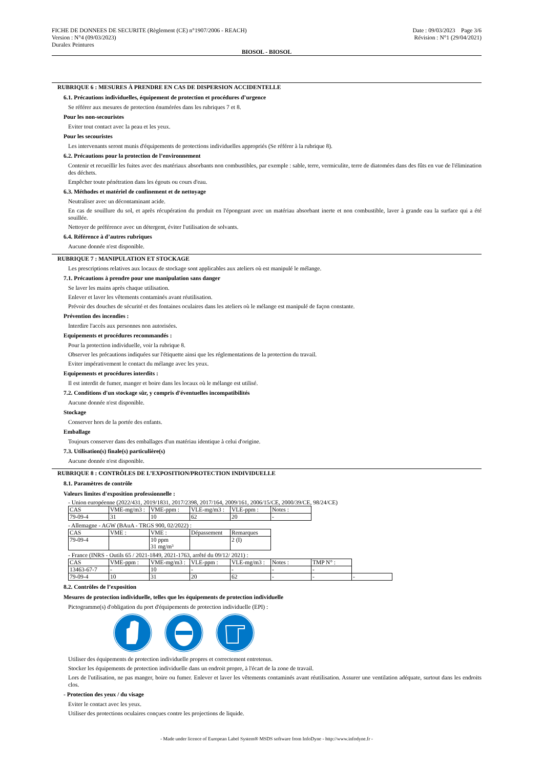FICHE DE DONNEES DE SECURITE (Règlement (CE) n°1907/2006 - REACH)
Version : N°4 (09/03/2023)
Duralex Peintures
Date : 09/03/2023 Page 3/6
Révision : N°1 (29/04/2021)
BIOSOL - BIOSOL
RUBRIQUE 6 : MESURES À PRENDRE EN CAS DE DISPERSION ACCIDENTELLE
6.1. Précautions individuelles, équipement de protection et procédures d’urgence
Se référer aux mesures de protection énumérées dans les rubriques 7 et 8.
Pour les non-secouristes
Eviter tout contact avec la peau et les yeux.
Pour les secouristes
Les intervenants seront munis d'équipements de protections individuelles appropriés (Se référer à la rubrique 8).
6.2. Précautions pour la protection de l’environnement
Contenir et recueillir les fuites avec des matériaux absorbants non combustibles, par exemple : sable, terre, vermiculite, terre de diatomées dans des fûts en vue de l'élimination des déchets.
Empêcher toute pénétration dans les égouts ou cours d'eau.
6.3. Méthodes et matériel de confinement et de nettoyage
Neutraliser avec un décontaminant acide.
En cas de souillure du sol, et après récupération du produit en l'épongeant avec un matériau absorbant inerte et non combustible, laver à grande eau la surface qui a été souillée.
Nettoyer de préférence avec un détergent, éviter l'utilisation de solvants.
6.4. Référence à d’autres rubriques
Aucune donnée n'est disponible.
RUBRIQUE 7 : MANIPULATION ET STOCKAGE
Les prescriptions relatives aux locaux de stockage sont applicables aux ateliers où est manipulé le mélange.
7.1. Précautions à prendre pour une manipulation sans danger
Se laver les mains après chaque utilisation.
Enlever et laver les vêtements contaminés avant réutilisation.
Prévoir des douches de sécurité et des fontaines oculaires dans les ateliers où le mélange est manipulé de façon constante.
Prévention des incendies :
Interdire l'accès aux personnes non autorisées.
Equipements et procédures recommandés :
Pour la protection individuelle, voir la rubrique 8.
Observer les précautions indiquées sur l'étiquette ainsi que les réglementations de la protection du travail.
Eviter impérativement le contact du mélange avec les yeux.
Equipements et procédures interdits :
Il est interdit de fumer, manger et boire dans les locaux où le mélange est utilisé.
7.2. Conditions d'un stockage sûr, y compris d'éventuelles incompatibilités
Aucune donnée n'est disponible.
Stockage
Conserver hors de la portée des enfants.
Emballage
Toujours conserver dans des emballages d'un matériau identique à celui d'origine.
7.3. Utilisation(s) finale(s) particulière(s)
Aucune donnée n'est disponible.
RUBRIQUE 8 : CONTRÔLES DE L’EXPOSITION/PROTECTION INDIVIDUELLE
8.1. Paramètres de contrôle
Valeurs limites d'exposition professionnelle :
- Union européenne (2022/431, 2019/1831, 2017/2398, 2017/164, 2009/161, 2006/15/CE, 2000/39/CE, 98/24/CE)
| CAS | VME-mg/m3 : | VME-ppm : | VLE-mg/m3 : | VLE-ppm : | Notes : |
| 79-09-4 | 31 | 10 | 62 | 20 | - |
- Allemagne - AGW (BAuA - TRGS 900, 02/2022) :
| CAS | VME : | VME : | Dépassement | Remarques |
| 79-09-4 | | 10 ppm 31 mg/m³ | | 2 (I) |
- France (INRS - Outils 65 / 2021-1849, 2021-1763, arrêté du 09/12/ 2021) :
| CAS | VME-ppm : | VME-mg/m3 : | VLE-ppm : | VLE-mg/m3 : | Notes : | TMP N° : | |
| 13463-67-7 | - | 10 | - | - | - | - | |
| 79-09-4 | 10 | 31 | 20 | 62 | - | - | - |
8.2. Contrôles de l’exposition
Mesures de protection individuelle, telles que les équipements de protection individuelle
Pictogramme(s) d'obligation du port d'équipements de protection individuelle (EPI) :
Utiliser des équipements de protection individuelle propres et correctement entretenus.
Stocker les équipements de protection individuelle dans un endroit propre, à l'écart de la zone de travail.
Lors de l'utilisation, ne pas manger, boire ou fumer. Enlever et laver les vêtements contaminés avant réutilisation. Assurer une ventilation adéquate, surtout dans les endroits clos.
- Protection des yeux / du visage
Eviter le contact avec les yeux.
Utiliser des protections oculaires conçues contre les projections de liquide.
- Made under licence of European Label System® MSDS software from InfoDyne - http://www.infodyne.fr -